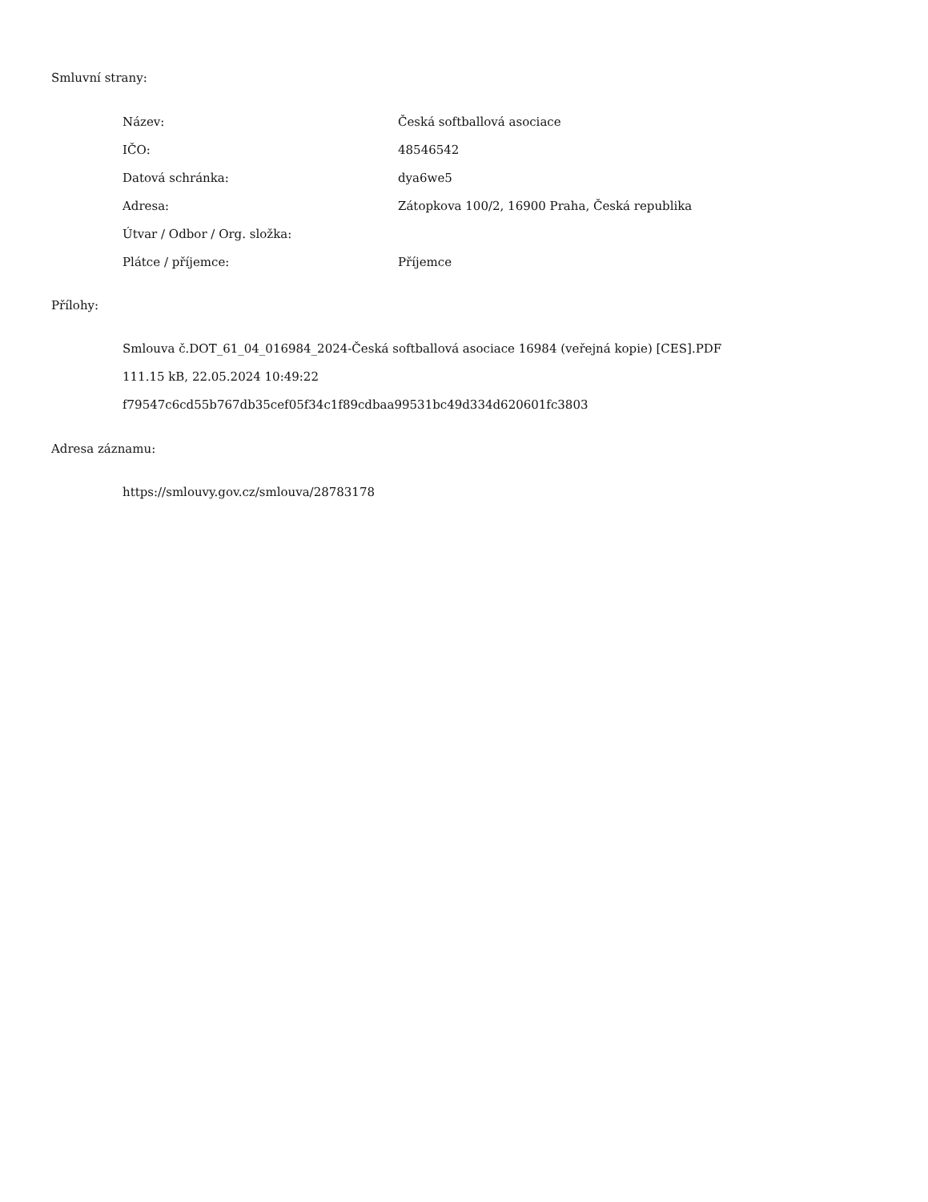Smluvní strany:
| Název: | Česká softballová asociace |
| IČO: | 48546542 |
| Datová schránka: | dya6we5 |
| Adresa: | Zátopkova 100/2, 16900 Praha, Česká republika |
| Útvar / Odbor / Org. složka: | |
| Plátce / příjemce: | Příjemce |
Přílohy:
Smlouva č.DOT_61_04_016984_2024-Česká softballová asociace 16984 (veřejná kopie) [CES].PDF
111.15 kB, 22.05.2024 10:49:22
f79547c6cd55b767db35cef05f34c1f89cdbaa99531bc49d334d620601fc3803
Adresa záznamu:
https://smlouvy.gov.cz/smlouva/28783178